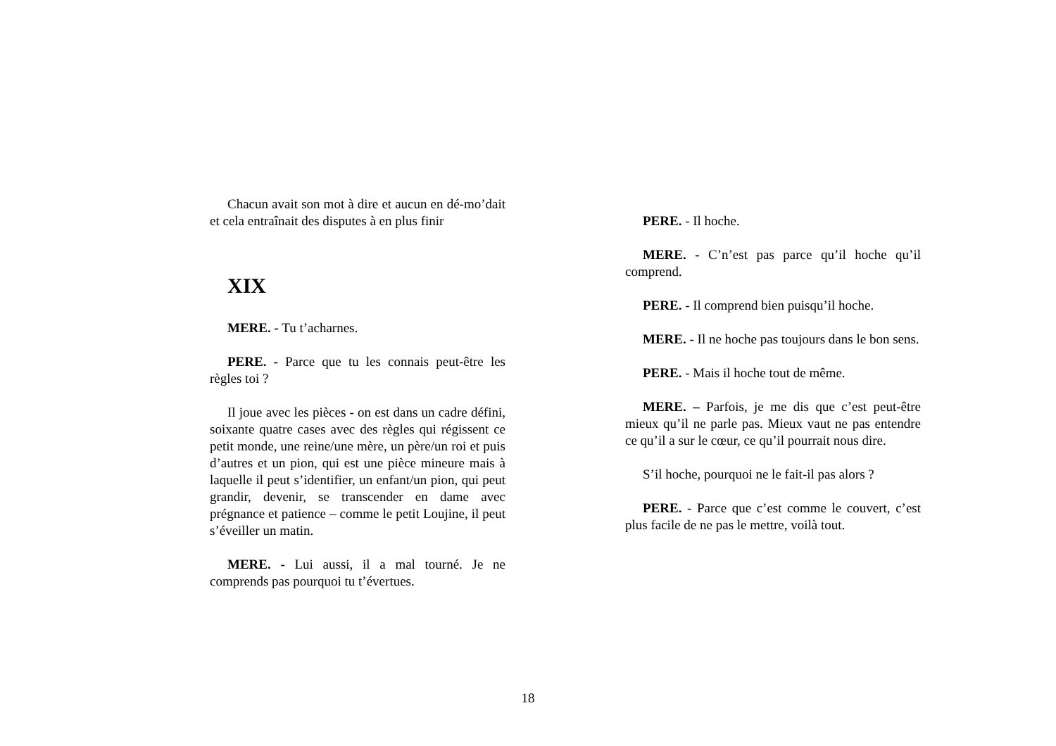Chacun avait son mot à dire et aucun en dé-mo’dait et cela entraînait des disputes à en plus finir
XIX
MERE. - Tu t’acharnes.
PERE. - Parce que tu les connais peut-être les règles toi ?
Il joue avec les pièces - on est dans un cadre défini, soixante quatre cases avec des règles qui régissent ce petit monde, une reine/une mère, un père/un roi et puis d’autres et un pion, qui est une pièce mineure mais à laquelle il peut s’identifier, un enfant/un pion, qui peut grandir, devenir, se transcender en dame avec prégnance et patience – comme le petit Loujine, il peut s’éveiller un matin.
MERE. - Lui aussi, il a mal tourné. Je ne comprends pas pourquoi tu t’évertues.
PERE. - Il hoche.
MERE. - C’n’est pas parce qu’il hoche qu’il comprend.
PERE. - Il comprend bien puisqu’il hoche.
MERE. - Il ne hoche pas toujours dans le bon sens.
PERE. - Mais il hoche tout de même.
MERE. – Parfois, je me dis que c’est peut-être mieux qu’il ne parle pas. Mieux vaut ne pas entendre ce qu’il a sur le cœur, ce qu’il pourrait nous dire.
S’il hoche, pourquoi ne le fait-il pas alors ?
PERE. - Parce que c’est comme le couvert, c’est plus facile de ne pas le mettre, voilà tout.
18